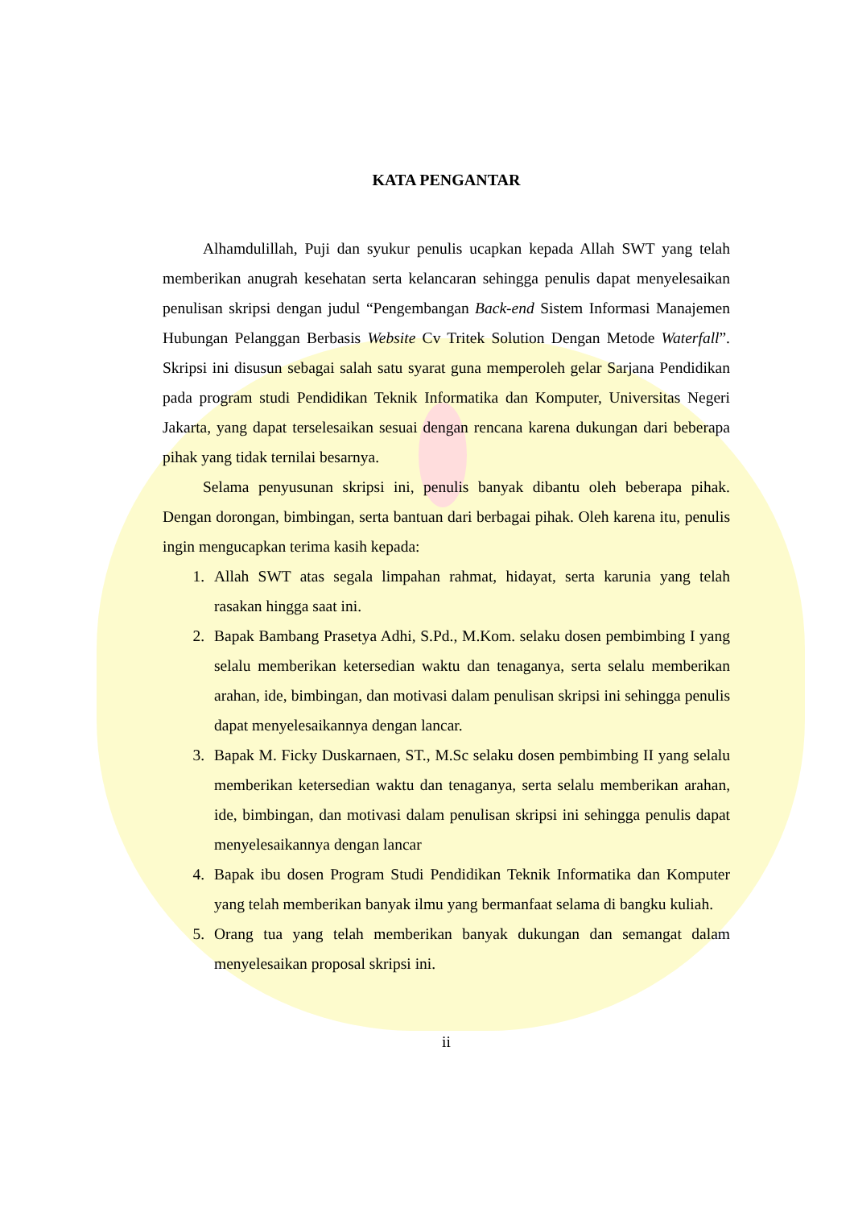KATA PENGANTAR
Alhamdulillah, Puji dan syukur penulis ucapkan kepada Allah SWT yang telah memberikan anugrah kesehatan serta kelancaran sehingga penulis dapat menyelesaikan penulisan skripsi dengan judul “Pengembangan Back-end Sistem Informasi Manajemen Hubungan Pelanggan Berbasis Website Cv Tritek Solution Dengan Metode Waterfall”. Skripsi ini disusun sebagai salah satu syarat guna memperoleh gelar Sarjana Pendidikan pada program studi Pendidikan Teknik Informatika dan Komputer, Universitas Negeri Jakarta, yang dapat terselesaikan sesuai dengan rencana karena dukungan dari beberapa pihak yang tidak ternilai besarnya.
Selama penyusunan skripsi ini, penulis banyak dibantu oleh beberapa pihak. Dengan dorongan, bimbingan, serta bantuan dari berbagai pihak. Oleh karena itu, penulis ingin mengucapkan terima kasih kepada:
1. Allah SWT atas segala limpahan rahmat, hidayat, serta karunia yang telah rasakan hingga saat ini.
2. Bapak Bambang Prasetya Adhi, S.Pd., M.Kom. selaku dosen pembimbing I yang selalu memberikan ketersedian waktu dan tenaganya, serta selalu memberikan arahan, ide, bimbingan, dan motivasi dalam penulisan skripsi ini sehingga penulis dapat menyelesaikannya dengan lancar.
3. Bapak M. Ficky Duskarnaen, ST., M.Sc selaku dosen pembimbing II yang selalu memberikan ketersedian waktu dan tenaganya, serta selalu memberikan arahan, ide, bimbingan, dan motivasi dalam penulisan skripsi ini sehingga penulis dapat menyelesaikannya dengan lancar
4. Bapak ibu dosen Program Studi Pendidikan Teknik Informatika dan Komputer yang telah memberikan banyak ilmu yang bermanfaat selama di bangku kuliah.
5. Orang tua yang telah memberikan banyak dukungan dan semangat dalam menyelesaikan proposal skripsi ini.
ii